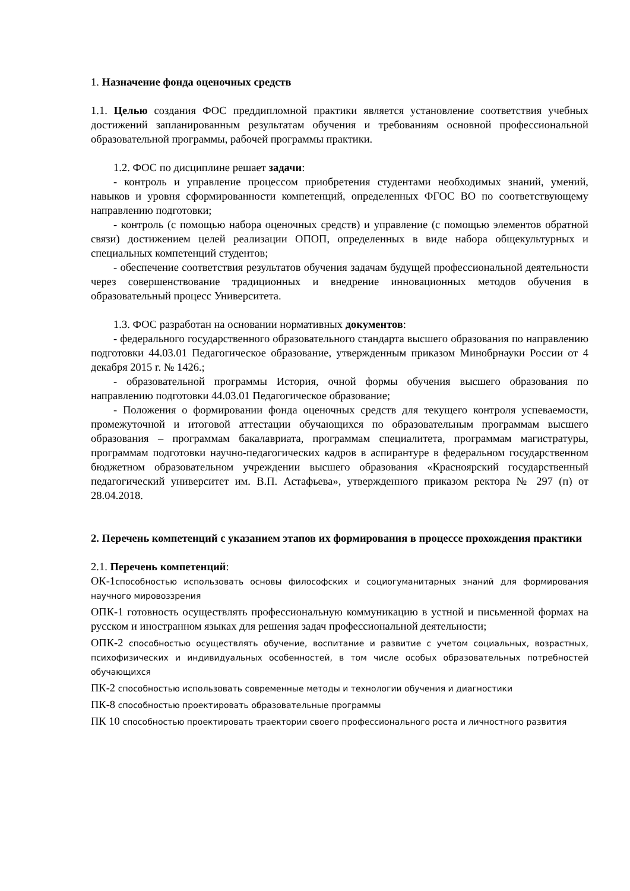1. Назначение фонда оценочных средств
1.1. Целью создания ФОС преддипломной практики является установление соответствия учебных достижений запланированным результатам обучения и требованиям основной профессиональной образовательной программы, рабочей программы практики.
1.2. ФОС по дисциплине решает задачи:
- контроль и управление процессом приобретения студентами необходимых знаний, умений, навыков и уровня сформированности компетенций, определенных ФГОС ВО по соответствующему направлению подготовки;
- контроль (с помощью набора оценочных средств) и управление (с помощью элементов обратной связи) достижением целей реализации ОПОП, определенных в виде набора общекультурных и специальных компетенций студентов;
- обеспечение соответствия результатов обучения задачам будущей профессиональной деятельности через совершенствование традиционных и внедрение инновационных методов обучения в образовательный процесс Университета.
1.3. ФОС разработан на основании нормативных документов:
- федерального государственного образовательного стандарта высшего образования по направлению подготовки 44.03.01 Педагогическое образование, утвержденным приказом Минобрнауки России от 4 декабря 2015 г. № 1426.;
- образовательной программы История, очной формы обучения высшего образования по направлению подготовки 44.03.01 Педагогическое образование;
- Положения о формировании фонда оценочных средств для текущего контроля успеваемости, промежуточной и итоговой аттестации обучающихся по образовательным программам высшего образования – программам бакалавриата, программам специалитета, программам магистратуры, программам подготовки научно-педагогических кадров в аспирантуре в федеральном государственном бюджетном образовательном учреждении высшего образования «Красноярский государственный педагогический университет им. В.П. Астафьева», утвержденного приказом ректора № 297 (п) от 28.04.2018.
2. Перечень компетенций с указанием этапов их формирования в процессе прохождения практики
2.1. Перечень компетенций:
ОК-1способностью использовать основы философских и социогуманитарных знаний для формирования научного мировоззрения
ОПК-1 готовность осуществлять профессиональную коммуникацию в устной и письменной формах на русском и иностранном языках для решения задач профессиональной деятельности;
ОПК-2 способностью осуществлять обучение, воспитание и развитие с учетом социальных, возрастных, психофизических и индивидуальных особенностей, в том числе особых образовательных потребностей обучающихся
ПК-2 способностью использовать современные методы и технологии обучения и диагностики
ПК-8 способностью проектировать образовательные программы
ПК 10 способностью проектировать траектории своего профессионального роста и личностного развития